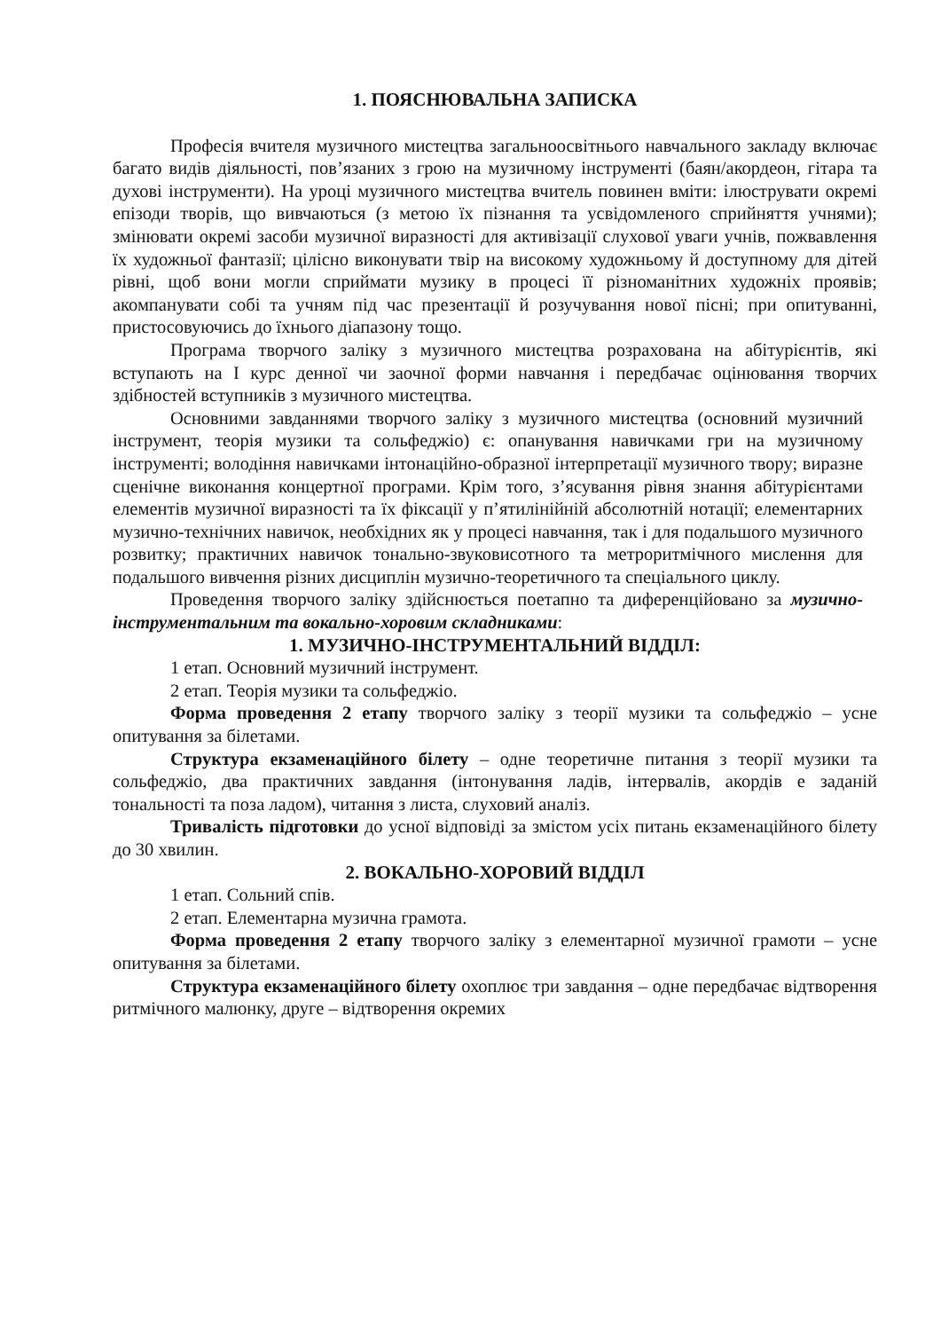1. ПОЯСНЮВАЛЬНА ЗАПИСКА
Професія вчителя музичного мистецтва загальноосвітнього навчального закладу включає багато видів діяльності, пов’язаних з грою на музичному інструменті (баян/акордеон, гітара та духові інструменти). На уроці музичного мистецтва вчитель повинен вміти: ілюструвати окремі епізоди творів, що вивчаються (з метою їх пізнання та усвідомленого сприйняття учнями); змінювати окремі засоби музичної виразності для активізації слухової уваги учнів, пожвавлення їх художньої фантазії; цілісно виконувати твір на високому художньому й доступному для дітей рівні, щоб вони могли сприймати музику в процесі її різноманітних художніх проявів; акомпанувати собі та учням під час презентації й розучування нової пісні; при опитуванні, пристосовуючись до їхнього діапазону тощо.
Програма творчого заліку з музичного мистецтва розрахована на абітурієнтів, які вступають на І курс денної чи заочної форми навчання і передбачає оцінювання творчих здібностей вступників з музичного мистецтва.
Основними завданнями творчого заліку з музичного мистецтва (основний музичний інструмент, теорія музики та сольфеджіо) є: опанування навичками гри на музичному інструменті; володіння навичками інтонаційно-образної інтерпретації музичного твору; виразне сценічне виконання концертної програми. Крім того, з’ясування рівня знання абітурієнтами елементів музичної виразності та їх фіксації у п’ятилінійній абсолютній нотації; елементарних музично-технічних навичок, необхідних як у процесі навчання, так і для подальшого музичного розвитку; практичних навичок тонально-звуковисотного та метроритмічного мислення для подальшого вивчення різних дисциплін музично-теоретичного та спеціального циклу.
Проведення творчого заліку здійснюється поетапно та диференційовано за музично-інструментальним та вокально-хоровим складниками:
1. МУЗИЧНО-ІНСТРУМЕНТАЛЬНИЙ ВІДДІЛ:
1 етап. Основний музичний інструмент.
2 етап. Теорія музики та сольфеджіо.
Форма проведення 2 етапу творчого заліку з теорії музики та сольфеджіо – усне опитування за білетами.
Структура екзаменаційного білету – одне теоретичне питання з теорії музики та сольфеджіо, два практичних завдання (інтонування ладів, інтервалів, акордів е заданій тональності та поза ладом), читання з листа, слуховий аналіз.
Тривалість підготовки до усної відповіді за змістом усіх питань екзаменаційного білету до 30 хвилин.
2. ВОКАЛЬНО-ХОРОВИЙ ВІДДІЛ
1 етап. Сольний спів.
2 етап. Елементарна музична грамота.
Форма проведення 2 етапу творчого заліку з елементарної музичної грамоти – усне опитування за білетами.
Структура екзаменаційного білету охоплює три завдання – одне передбачає відтворення ритмічного малюнку, друге – відтворення окремих